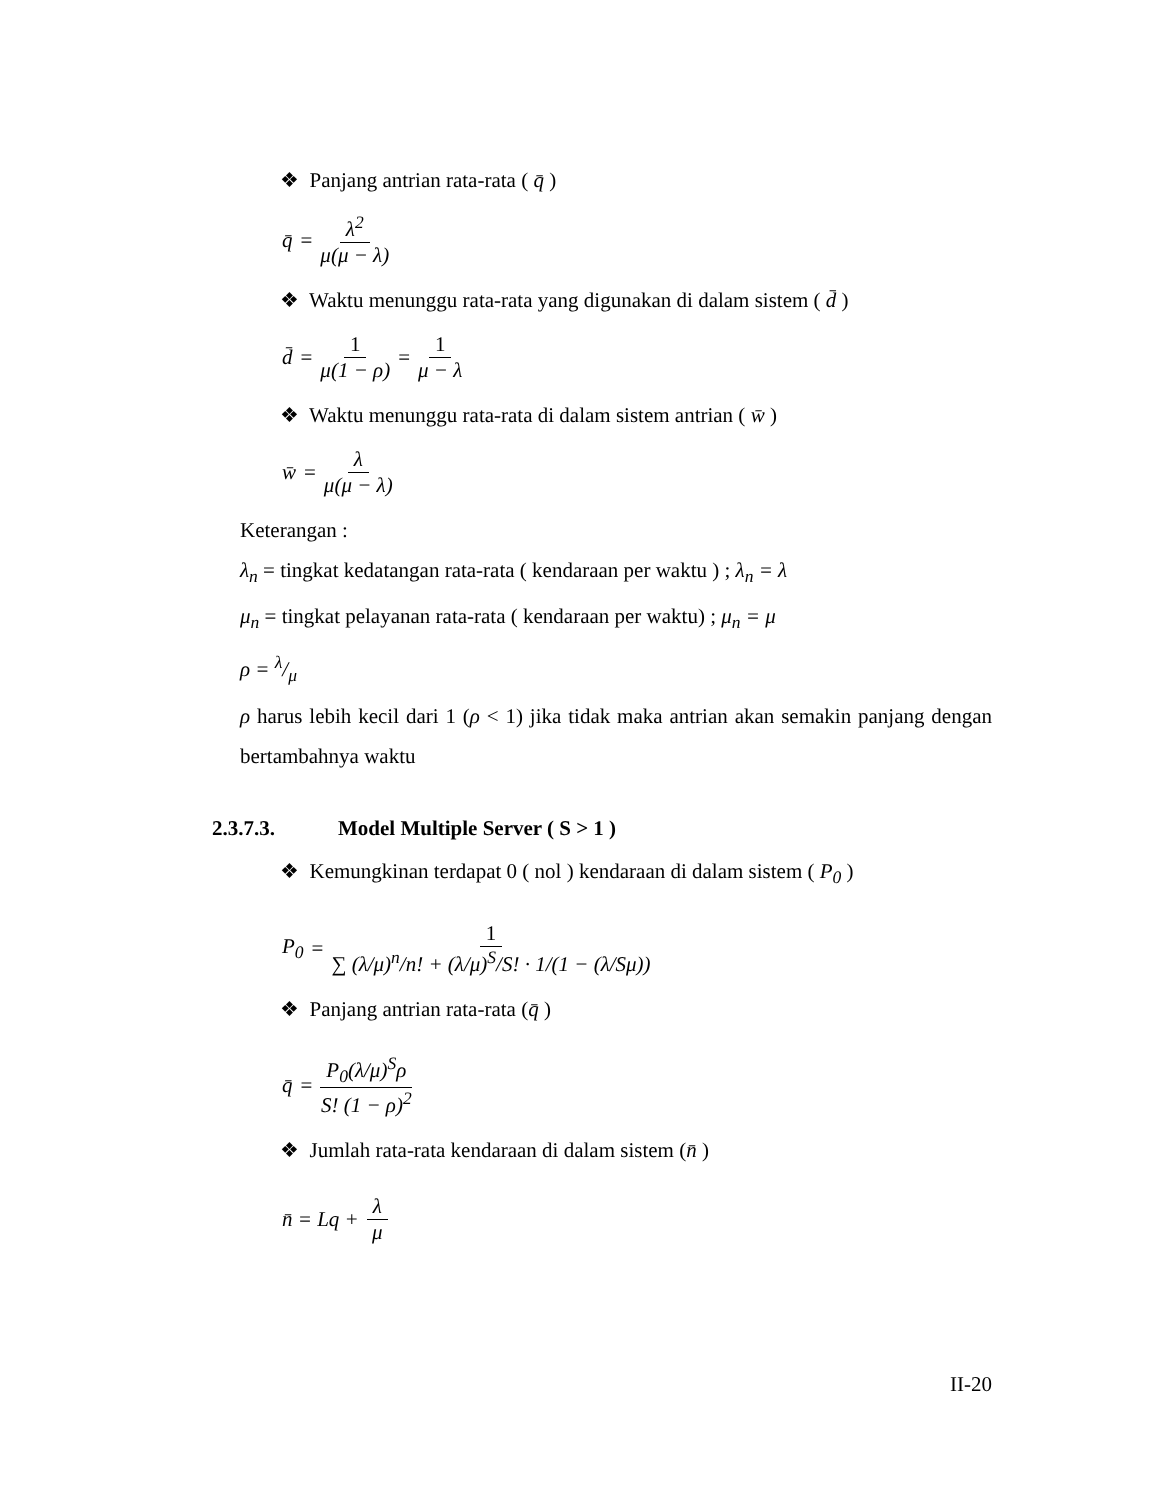❖ Panjang antrian rata-rata ( q̄ )
q̄ = λ<sup>2</sup> μ(μ − λ)
❖ Waktu menunggu rata-rata yang digunakan di dalam sistem ( d̄ )
d̄ = 1 μ(1 − ρ) = 1 μ − λ
❖ Waktu menunggu rata-rata di dalam sistem antrian ( w̄ )
w̄ = λ μ(μ − λ)
Keterangan :
λ<sub>n</sub> = tingkat kedatangan rata-rata ( kendaraan per waktu ) ; λ<sub>n</sub> = λ
μ<sub>n</sub> = tingkat pelayanan rata-rata ( kendaraan per waktu) ; μ<sub>n</sub> = μ
ρ = λ/μ
ρ harus lebih kecil dari 1 (ρ < 1) jika tidak maka antrian akan semakin panjang dengan bertambahnya waktu
2.3.7.3. Model Multiple Server ( S > 1 )
❖ Kemungkinan terdapat 0 ( nol ) kendaraan di dalam sistem ( P<sub>0</sub> )
P<sub>0</sub> = 1 ∑ (λ/μ)<sup>n</sup>/n! + (λ/μ)<sup>S</sup>/S! · 1/(1 − (λ/Sμ))
❖ Panjang antrian rata-rata (q̄ )
q̄ = P<sub>0</sub>(λ/μ)<sup>S</sup>ρ S! (1 − ρ)<sup>2</sup>
❖ Jumlah rata-rata kendaraan di dalam sistem (n̄ )
n̄ = Lq + λ μ
II-20